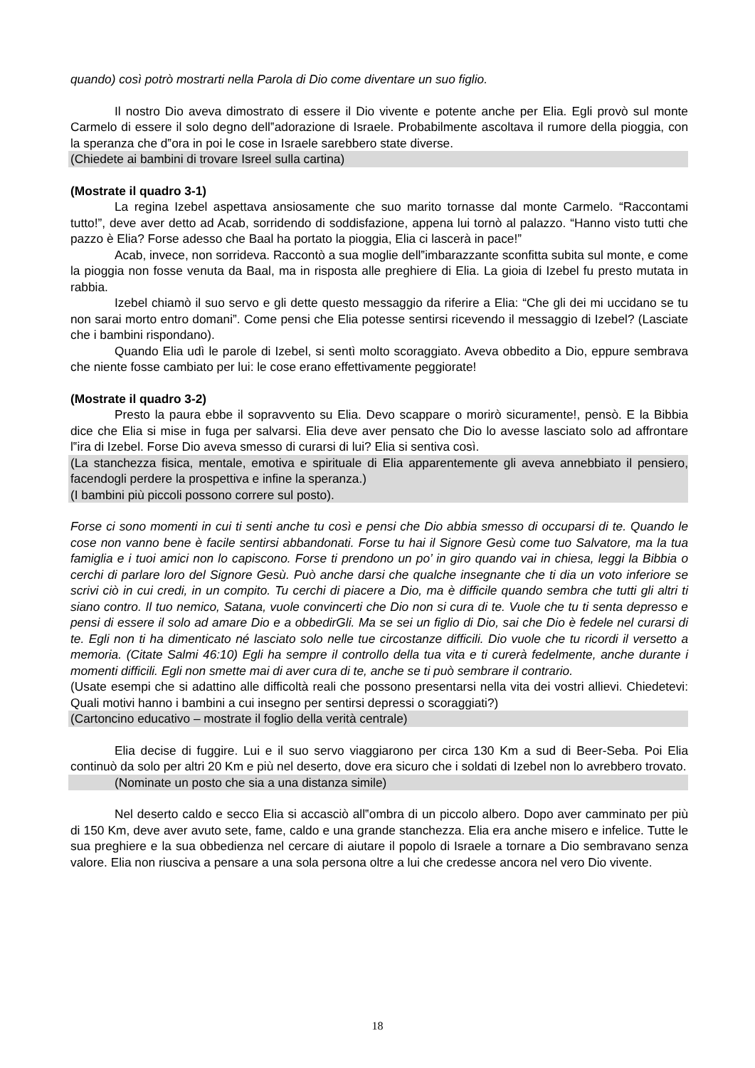quando) così potrò mostrarti nella Parola di Dio come diventare un suo figlio.
Il nostro Dio aveva dimostrato di essere il Dio vivente e potente anche per Elia. Egli provò sul monte Carmelo di essere il solo degno dell‟adorazione di Israele. Probabilmente ascoltava il rumore della pioggia, con la speranza che d‟ora in poi le cose in Israele sarebbero state diverse.
(Chiedete ai bambini di trovare Isreel sulla cartina)
(Mostrate il quadro 3-1)
La regina Izebel aspettava ansiosamente che suo marito tornasse dal monte Carmelo. “Raccontami tutto!”, deve aver detto ad Acab, sorridendo di soddisfazione, appena lui tornò al palazzo. “Hanno visto tutti che pazzo è Elia? Forse adesso che Baal ha portato la pioggia, Elia ci lascerà in pace!”
Acab, invece, non sorrideva. Raccontò a sua moglie dell‟imbarazzante sconfitta subita sul monte, e come la pioggia non fosse venuta da Baal, ma in risposta alle preghiere di Elia. La gioia di Izebel fu presto mutata in rabbia.
Izebel chiamò il suo servo e gli dette questo messaggio da riferire a Elia: “Che gli dei mi uccidano se tu non sarai morto entro domani”. Come pensi che Elia potesse sentirsi ricevendo il messaggio di Izebel? (Lasciate che i bambini rispondano).
Quando Elia udì le parole di Izebel, si sentì molto scoraggiato. Aveva obbedito a Dio, eppure sembrava che niente fosse cambiato per lui: le cose erano effettivamente peggiorate!
(Mostrate il quadro 3-2)
Presto la paura ebbe il sopravvento su Elia. Devo scappare o morirò sicuramente!, pensò. E la Bibbia dice che Elia si mise in fuga per salvarsi. Elia deve aver pensato che Dio lo avesse lasciato solo ad affrontare l‟ira di Izebel. Forse Dio aveva smesso di curarsi di lui? Elia si sentiva così.
(La stanchezza fisica, mentale, emotiva e spirituale di Elia apparentemente gli aveva annebbiato il pensiero, facendogli perdere la prospettiva e infine la speranza.)
(I bambini più piccoli possono correre sul posto).
Forse ci sono momenti in cui ti senti anche tu così e pensi che Dio abbia smesso di occuparsi di te. Quando le cose non vanno bene è facile sentirsi abbandonati. Forse tu hai il Signore Gesù come tuo Salvatore, ma la tua famiglia e i tuoi amici non lo capiscono. Forse ti prendono un po’ in giro quando vai in chiesa, leggi la Bibbia o cerchi di parlare loro del Signore Gesù. Può anche darsi che qualche insegnante che ti dia un voto inferiore se scrivi ciò in cui credi, in un compito. Tu cerchi di piacere a Dio, ma è difficile quando sembra che tutti gli altri ti siano contro. Il tuo nemico, Satana, vuole convincerti che Dio non si cura di te. Vuole che tu ti senta depresso e pensi di essere il solo ad amare Dio e a obbedirGli. Ma se sei un figlio di Dio, sai che Dio è fedele nel curarsi di te. Egli non ti ha dimenticato né lasciato solo nelle tue circostanze difficili. Dio vuole che tu ricordi il versetto a memoria. (Citate Salmi 46:10) Egli ha sempre il controllo della tua vita e ti curerà fedelmente, anche durante i momenti difficili. Egli non smette mai di aver cura di te, anche se ti può sembrare il contrario.
(Usate esempi che si adattino alle difficoltà reali che possono presentarsi nella vita dei vostri allievi. Chiedetevi: Quali motivi hanno i bambini a cui insegno per sentirsi depressi o scoraggiati?)
(Cartoncino educativo – mostrate il foglio della verità centrale)
Elia decise di fuggire. Lui e il suo servo viaggiarono per circa 130 Km a sud di Beer-Seba. Poi Elia continuò da solo per altri 20 Km e più nel deserto, dove era sicuro che i soldati di Izebel non lo avrebbero trovato.
(Nominate un posto che sia a una distanza simile)
Nel deserto caldo e secco Elia si accasciò all‟ombra di un piccolo albero. Dopo aver camminato per più di 150 Km, deve aver avuto sete, fame, caldo e una grande stanchezza. Elia era anche misero e infelice. Tutte le sua preghiere e la sua obbedienza nel cercare di aiutare il popolo di Israele a tornare a Dio sembravano senza valore. Elia non riusciva a pensare a una sola persona oltre a lui che credesse ancora nel vero Dio vivente.
18